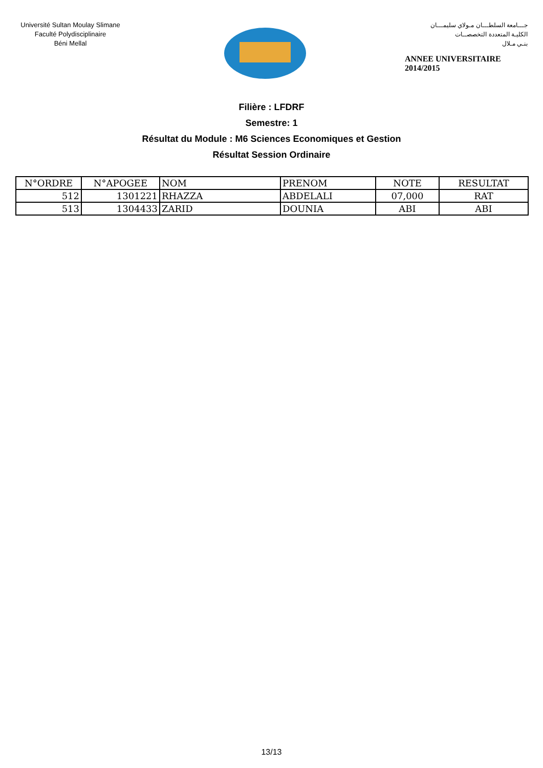Université Sultan Moulay Slimane
Faculté Polydisciplinaire
Béni Mellal
جـــامعة السلطـــان مـولاي سليمـــان
الكليـة المتعددة التخصصــات
بنـي مـلال
ANNEE UNIVERSITAIRE 2014/2015
Filière : LFDRF
Semestre: 1
Résultat du Module : M6 Sciences Economiques et Gestion
Résultat Session Ordinaire
| N°ORDRE | N°APOGEE | NOM | PRENOM | NOTE | RESULTAT |
| --- | --- | --- | --- | --- | --- |
| 512 | 1301221 | RHAZZA | ABDELALI | 07,000 | RAT |
| 513 | 1304433 | ZARID | DOUNIA | ABI | ABI |
13/13